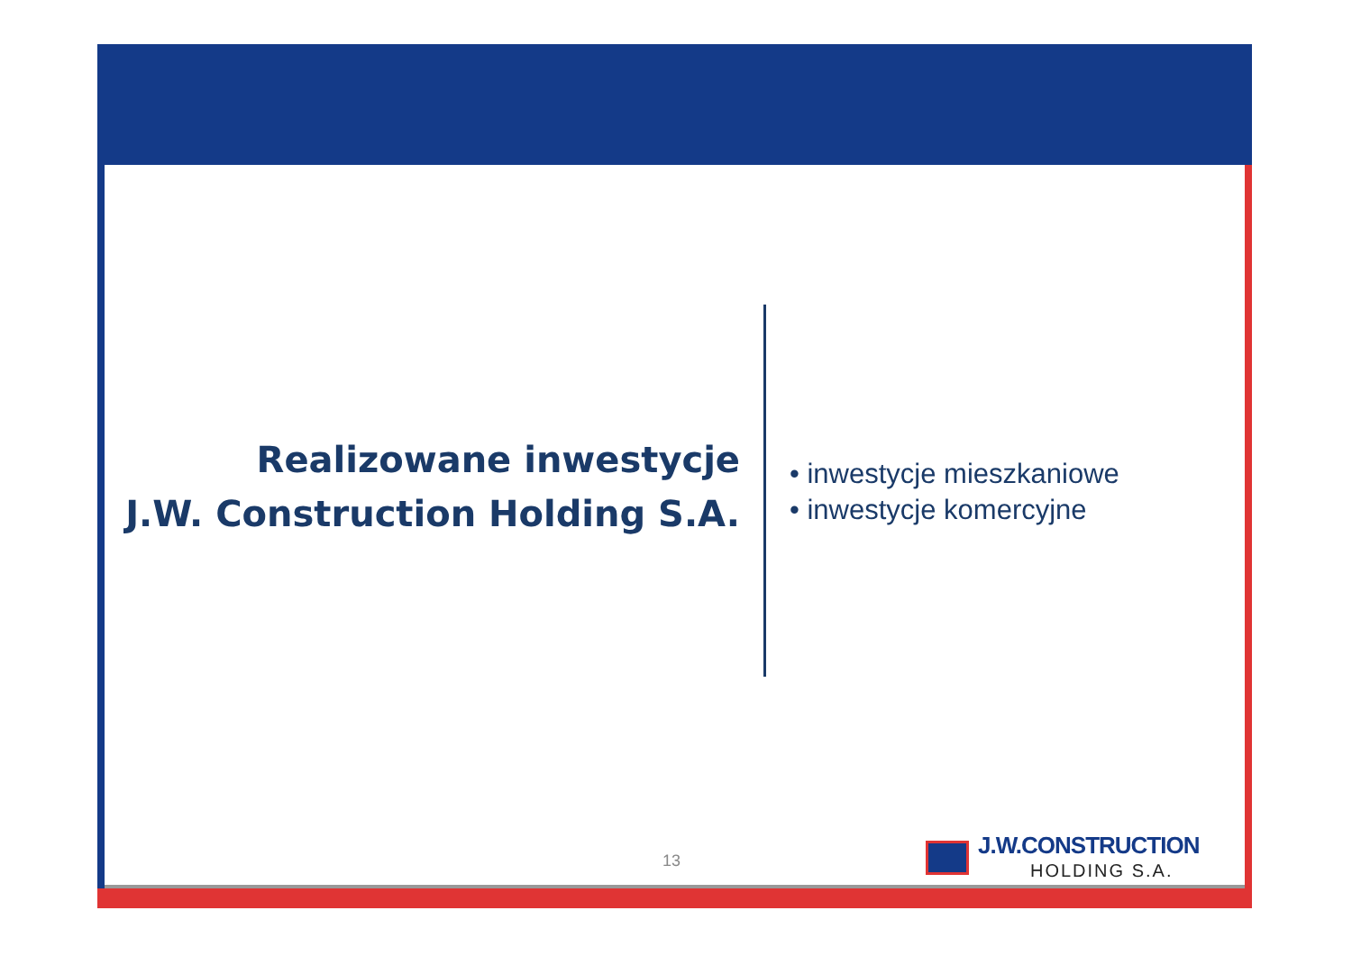Realizowane inwestycje
J.W. Construction Holding S.A.
• inwestycje mieszkaniowe
• inwestycje komercyjne
13
J.W.CONSTRUCTION
HOLDING S.A.